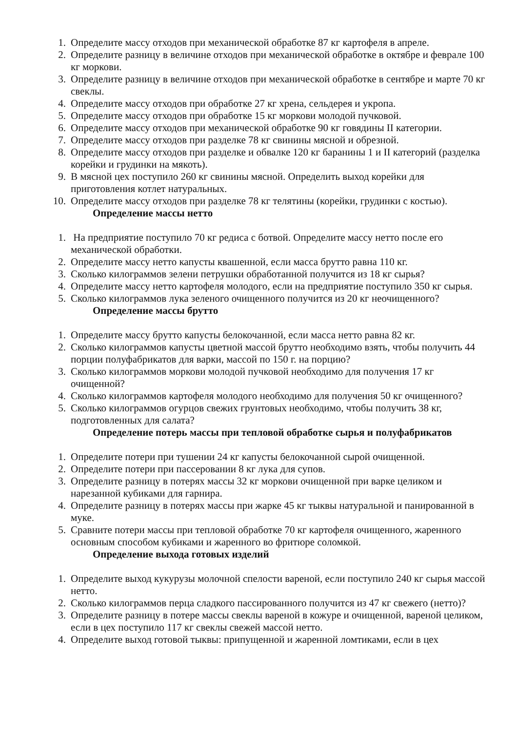1. Определите массу отходов при механической обработке 87 кг картофеля в апреле.
2. Определите разницу в величине отходов при механической обработке в октябре и феврале 100 кг моркови.
3. Определите разницу в величине отходов при механической обработке в сентябре и марте 70 кг свеклы.
4. Определите массу отходов при обработке 27 кг хрена, сельдерея и укропа.
5. Определите массу отходов при обработке 15 кг моркови молодой пучковой.
6. Определите массу отходов при механической обработке 90 кг говядины II категории.
7. Определите массу отходов при разделке 78 кг свинины мясной и обрезной.
8. Определите массу отходов при разделке и обвалке 120 кг баранины 1 и II категорий (разделка корейки и грудинки на мякоть).
9. В мясной цех поступило 260 кг свинины мясной. Определить выход корейки для приготовления котлет натуральных.
10. Определите массу отходов при разделке 78 кг телятины (корейки, грудинки с костью).
Определение массы нетто
1. На предприятие поступило 70 кг редиса с ботвой. Определите массу нетто после его механической обработки.
2. Определите массу нетто капусты квашенной, если масса брутто равна 110 кг.
3. Сколько килограммов зелени петрушки обработанной получится из 18 кг сырья?
4. Определите массу нетто картофеля молодого, если на предприятие поступило 350 кг сырья.
5. Сколько килограммов лука зеленого очищенного получится из 20 кг неочищенного?
Определение массы брутто
1. Определите массу брутто капусты белокочанной, если масса нетто равна 82 кг.
2. Сколько килограммов капусты цветной массой брутто необходимо взять, чтобы получить 44 порции полуфабрикатов для варки, массой по 150 г. на порцию?
3. Сколько килограммов моркови молодой пучковой необходимо для получения 17 кг очищенной?
4. Сколько килограммов картофеля молодого необходимо для получения 50 кг очищенного?
5. Сколько килограммов огурцов свежих грунтовых необходимо, чтобы получить 38 кг, подготовленных для салата?
Определение потерь массы при тепловой обработке сырья и полуфабрикатов
1. Определите потери при тушении 24 кг капусты белокочанной сырой очищенной.
2. Определите потери при пассеровании 8 кг лука для супов.
3. Определите разницу в потерях массы 32 кг моркови очищенной при варке целиком и нарезанной кубиками для гарнира.
4. Определите разницу в потерях массы при жарке 45 кг тыквы натуральной и панированной в муке.
5. Сравните потери массы при тепловой обработке 70 кг картофеля очищенного, жаренного основным способом кубиками и жаренного во фритюре соломкой.
Определение выхода готовых изделий
1. Определите выход кукурузы молочной спелости вареной, если поступило 240 кг сырья массой нетто.
2. Сколько килограммов перца сладкого пассированного получится из 47 кг свежего (нетто)?
3. Определите разницу в потере массы свеклы вареной в кожуре и очищенной, вареной целиком, если в цех поступило 117 кг свеклы свежей массой нетто.
4. Определите выход готовой тыквы: припущенной и жаренной ломтиками, если в цех